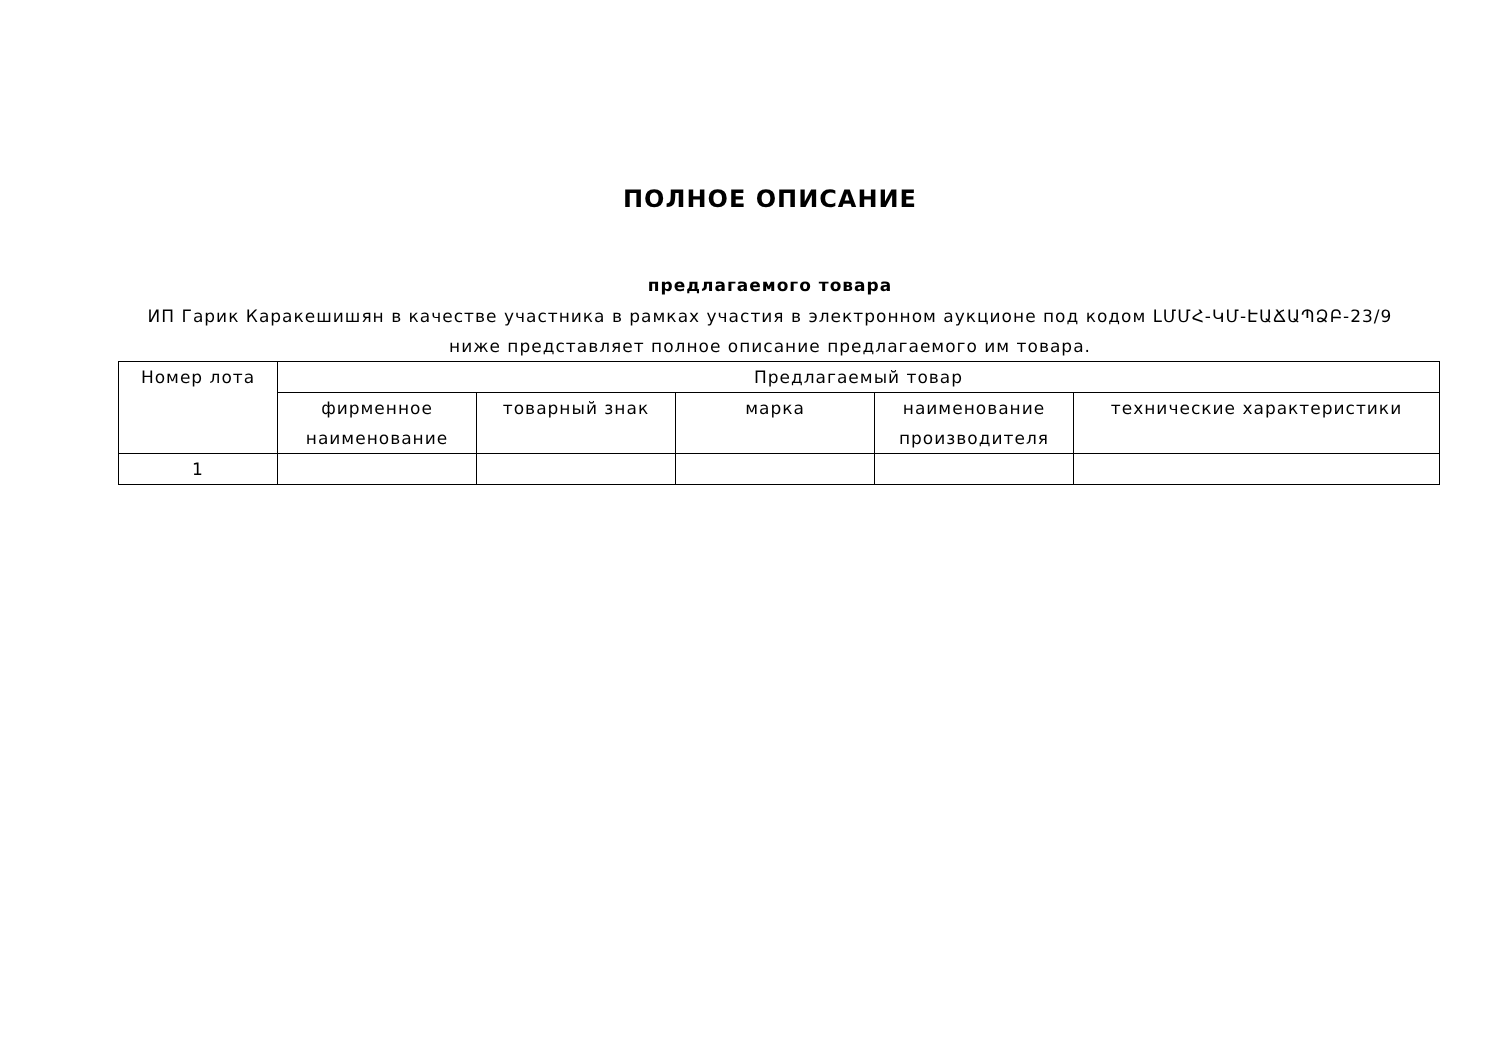ПОЛНОЕ ОПИСАНИЕ
предлагаемого товара
ИП Гарик Каракешишян в качестве участника в рамках участия в электронном аукционе под кодом ԼՄՄՀ-ԿՄ-ԷԱՃԱՊՁԲ-23/9
ниже представляет полное описание предлагаемого им товара.
| Номер лота | Предлагаемый товар | | | | |
| --- | --- | --- | --- | --- | --- |
| | фирменное наименование | товарный знак | марка | наименование производителя | технические характеристики |
| 1 | | | | | |